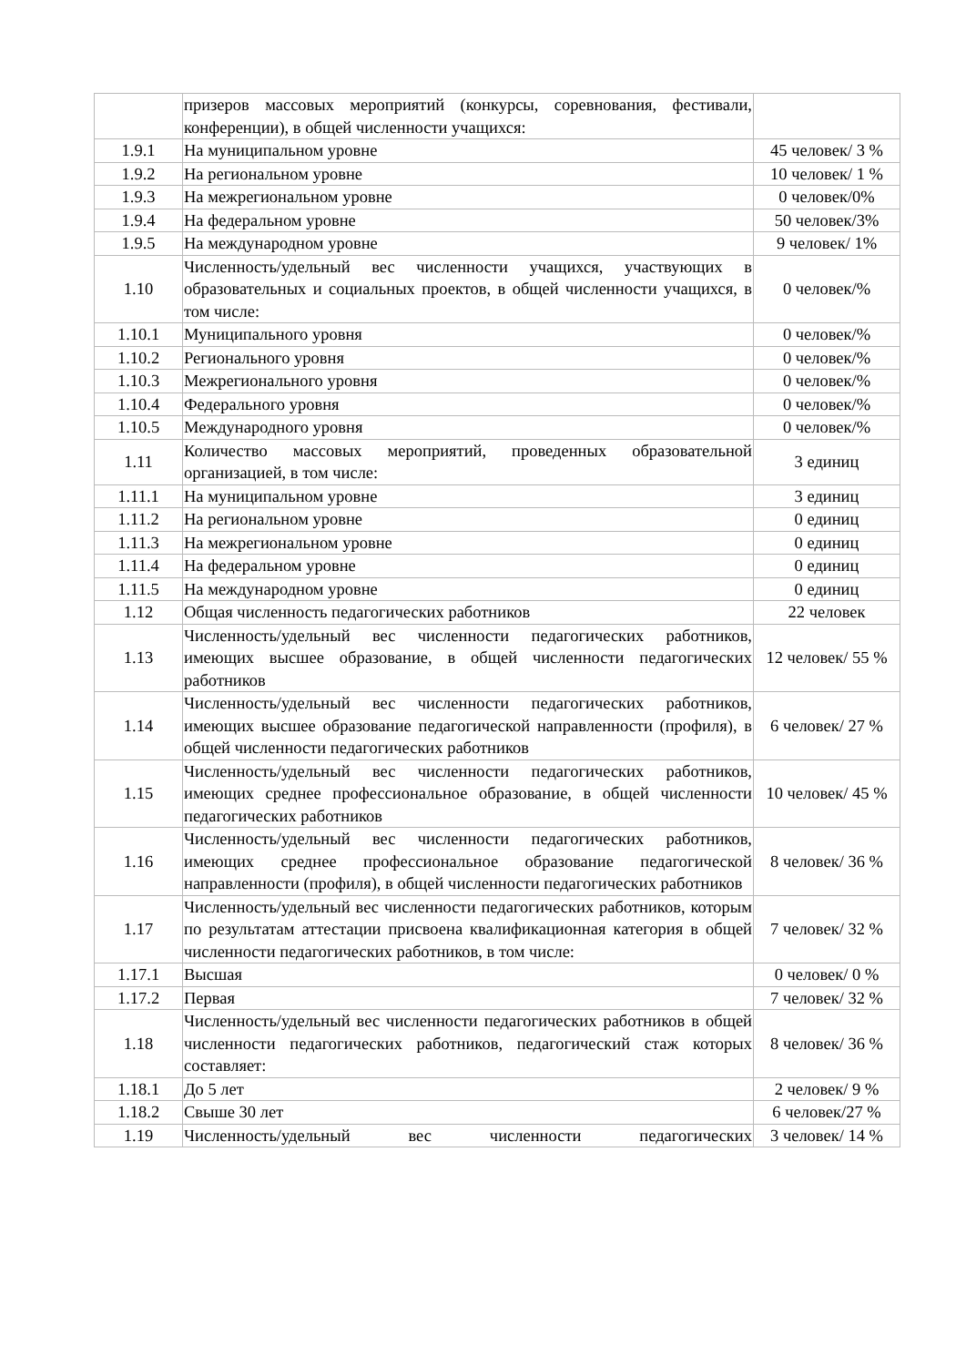| | призеров массовых мероприятий (конкурсы, соревнования, фестивали, конференции), в общей численности учащихся: | |
| 1.9.1 | На муниципальном уровне | 45 человек/ 3 % |
| 1.9.2 | На региональном уровне | 10 человек/ 1 % |
| 1.9.3 | На межрегиональном уровне | 0 человек/0% |
| 1.9.4 | На федеральном уровне | 50 человек/3% |
| 1.9.5 | На международном уровне | 9 человек/ 1% |
| 1.10 | Численность/удельный вес численности учащихся, участвующих в образовательных и социальных проектов, в общей численности учащихся, в том числе: | 0 человек/% |
| 1.10.1 | Муниципального уровня | 0 человек/% |
| 1.10.2 | Регионального уровня | 0 человек/% |
| 1.10.3 | Межрегионального уровня | 0 человек/% |
| 1.10.4 | Федерального уровня | 0 человек/% |
| 1.10.5 | Международного уровня | 0 человек/% |
| 1.11 | Количество массовых мероприятий, проведенных образовательной организацией, в том числе: | 3 единиц |
| 1.11.1 | На муниципальном уровне | 3 единиц |
| 1.11.2 | На региональном уровне | 0 единиц |
| 1.11.3 | На межрегиональном уровне | 0 единиц |
| 1.11.4 | На федеральном уровне | 0 единиц |
| 1.11.5 | На международном уровне | 0 единиц |
| 1.12 | Общая численность педагогических работников | 22 человек |
| 1.13 | Численность/удельный вес численности педагогических работников, имеющих высшее образование, в общей численности педагогических работников | 12 человек/ 55 % |
| 1.14 | Численность/удельный вес численности педагогических работников, имеющих высшее образование педагогической направленности (профиля), в общей численности педагогических работников | 6 человек/ 27 % |
| 1.15 | Численность/удельный вес численности педагогических работников, имеющих среднее профессиональное образование, в общей численности педагогических работников | 10 человек/ 45 % |
| 1.16 | Численность/удельный вес численности педагогических работников, имеющих среднее профессиональное образование педагогической направленности (профиля), в общей численности педагогических работников | 8 человек/ 36 % |
| 1.17 | Численность/удельный вес численности педагогических работников, которым по результатам аттестации присвоена квалификационная категория в общей численности педагогических работников, в том числе: | 7 человек/ 32 % |
| 1.17.1 | Высшая | 0 человек/ 0 % |
| 1.17.2 | Первая | 7 человек/ 32 % |
| 1.18 | Численность/удельный вес численности педагогических работников в общей численности педагогических работников, педагогический стаж которых составляет: | 8 человек/ 36 % |
| 1.18.1 | До 5 лет | 2 человек/ 9 % |
| 1.18.2 | Свыше 30 лет | 6 человек/27 % |
| 1.19 | Численность/удельный вес численности педагогических | 3 человек/ 14 % |